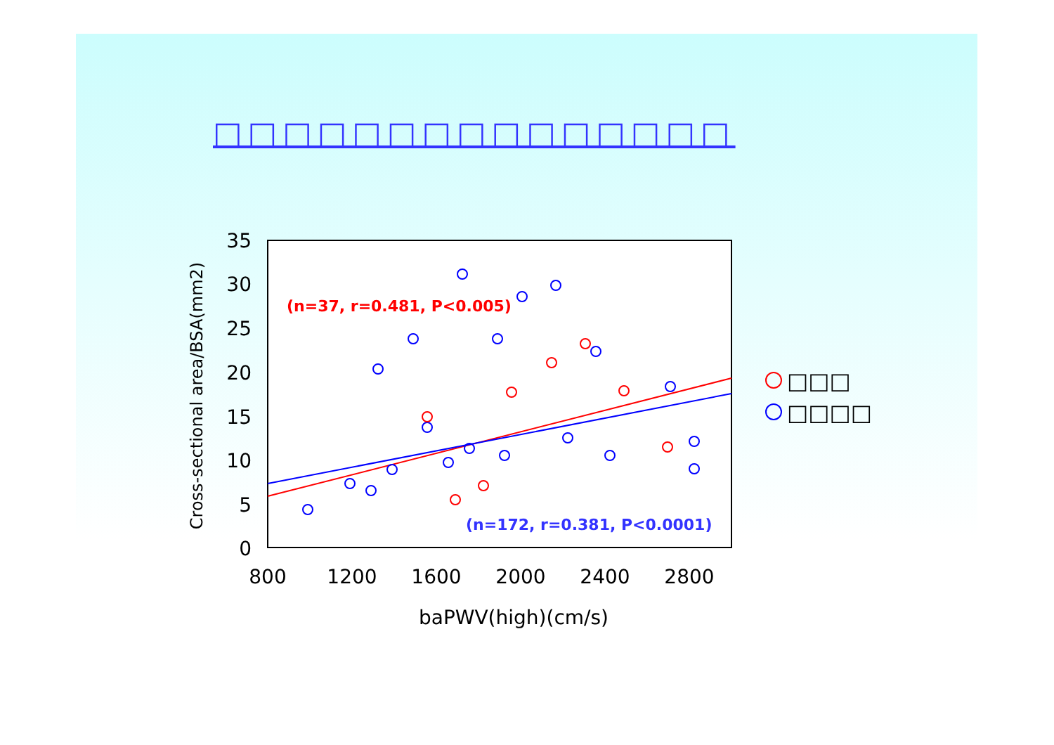□□□□□□□□□□□□□□□
35
30
25
20
15
10
5
0
800
1200
1600
2000
2400
2800
baPWV(high)(cm/s)
Cross-sectional area/BSA(mm2)
(n=37, r=0.481, P<0.005)
(n=172, r=0.381, P<0.0001)
□□□
□□□□